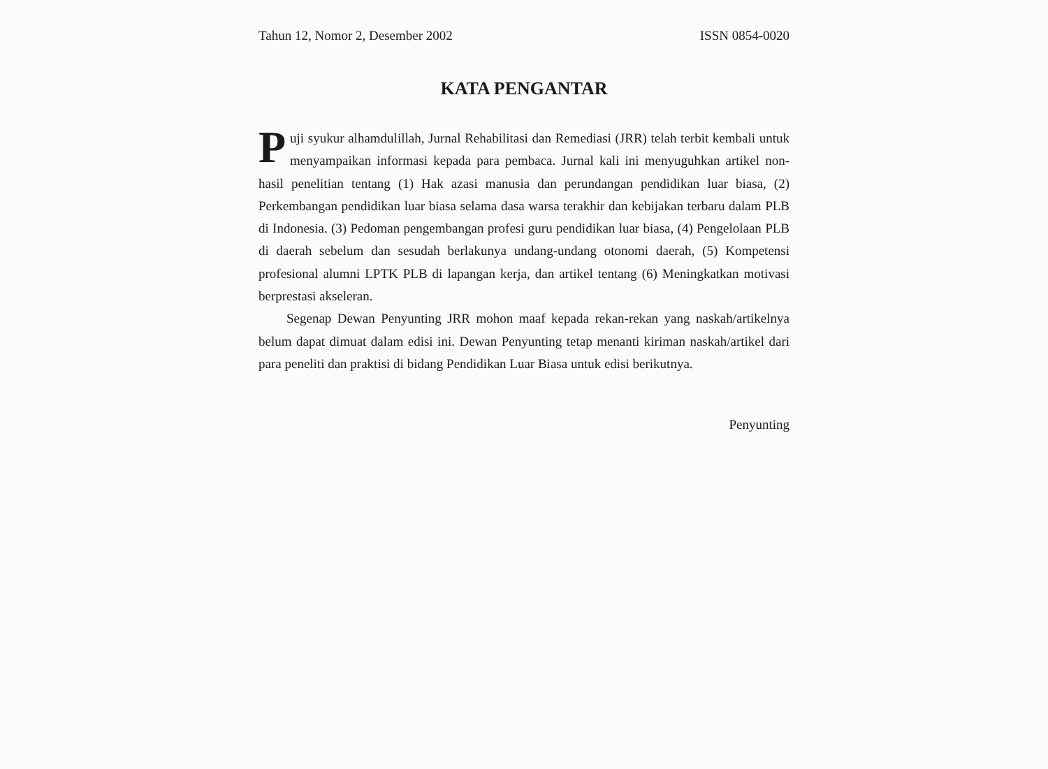Tahun 12, Nomor 2, Desember 2002 ISSN 0854-0020
KATA PENGANTAR
Puji syukur alhamdulillah, Jurnal Rehabilitasi dan Remediasi (JRR) telah terbit kembali untuk menyampaikan informasi kepada para pembaca. Jurnal kali ini menyuguhkan artikel non-hasil penelitian tentang (1) Hak azasi manusia dan perundangan pendidikan luar biasa, (2) Perkembangan pendidikan luar biasa selama dasa warsa terakhir dan kebijakan terbaru dalam PLB di Indonesia. (3) Pedoman pengembangan profesi guru pendidikan luar biasa, (4) Pengelolaan PLB di daerah sebelum dan sesudah berlakunya undang-undang otonomi daerah, (5) Kompetensi profesional alumni LPTK PLB di lapangan kerja, dan artikel tentang (6) Meningkatkan motivasi berprestasi akseleran.
Segenap Dewan Penyunting JRR mohon maaf kepada rekan-rekan yang naskah/artikelnya belum dapat dimuat dalam edisi ini. Dewan Penyunting tetap menanti kiriman naskah/artikel dari para peneliti dan praktisi di bidang Pendidikan Luar Biasa untuk edisi berikutnya.
Penyunting